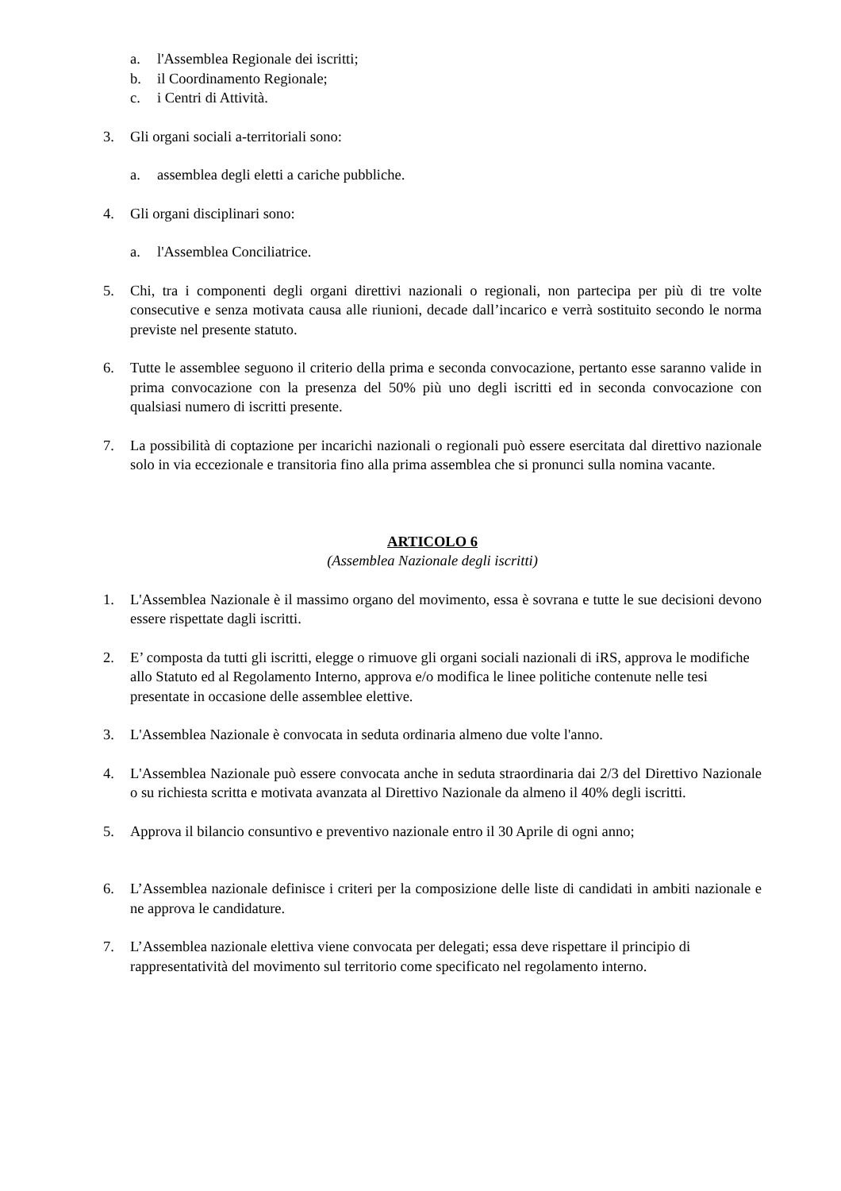a. l'Assemblea Regionale dei iscritti;
b. il Coordinamento Regionale;
c. i Centri di Attività.
3. Gli organi sociali a-territoriali sono:
a. assemblea degli eletti a cariche pubbliche.
4. Gli organi disciplinari sono:
a. l'Assemblea Conciliatrice.
5. Chi, tra i componenti degli organi direttivi nazionali o regionali, non partecipa per più di tre volte consecutive e senza motivata causa alle riunioni, decade dall’incarico e verrà sostituito secondo le norma previste nel presente statuto.
6. Tutte le assemblee seguono il criterio della prima e seconda convocazione, pertanto esse saranno valide in prima convocazione con la presenza del 50% più uno degli iscritti ed in seconda convocazione con qualsiasi numero di iscritti presente.
7. La possibilità di coptazione per incarichi nazionali o regionali può essere esercitata dal direttivo nazionale solo in via eccezionale e transitoria fino alla prima assemblea che si pronunci sulla nomina vacante.
ARTICOLO 6
(Assemblea Nazionale degli iscritti)
1. L'Assemblea Nazionale è il massimo organo del movimento, essa è sovrana e tutte le sue decisioni devono essere rispettate dagli iscritti.
2. E’ composta da tutti gli iscritti, elegge o rimuove gli organi sociali nazionali di iRS, approva le modifiche allo Statuto ed al Regolamento Interno, approva e/o modifica le linee politiche contenute nelle tesi presentate in occasione delle assemblee elettive.
3. L'Assemblea Nazionale è convocata in seduta ordinaria almeno due volte l'anno.
4. L'Assemblea Nazionale può essere convocata anche in seduta straordinaria dai 2/3 del Direttivo Nazionale o su richiesta scritta e motivata avanzata al Direttivo Nazionale da almeno il 40% degli iscritti.
5. Approva il bilancio consuntivo e preventivo nazionale entro il 30 Aprile di ogni anno;
6. L’Assemblea nazionale definisce i criteri per la composizione delle liste di candidati in ambiti nazionale e ne approva le candidature.
7. L’Assemblea nazionale elettiva viene convocata per delegati; essa deve rispettare il principio di rappresentatività del movimento sul territorio come specificato nel regolamento interno.